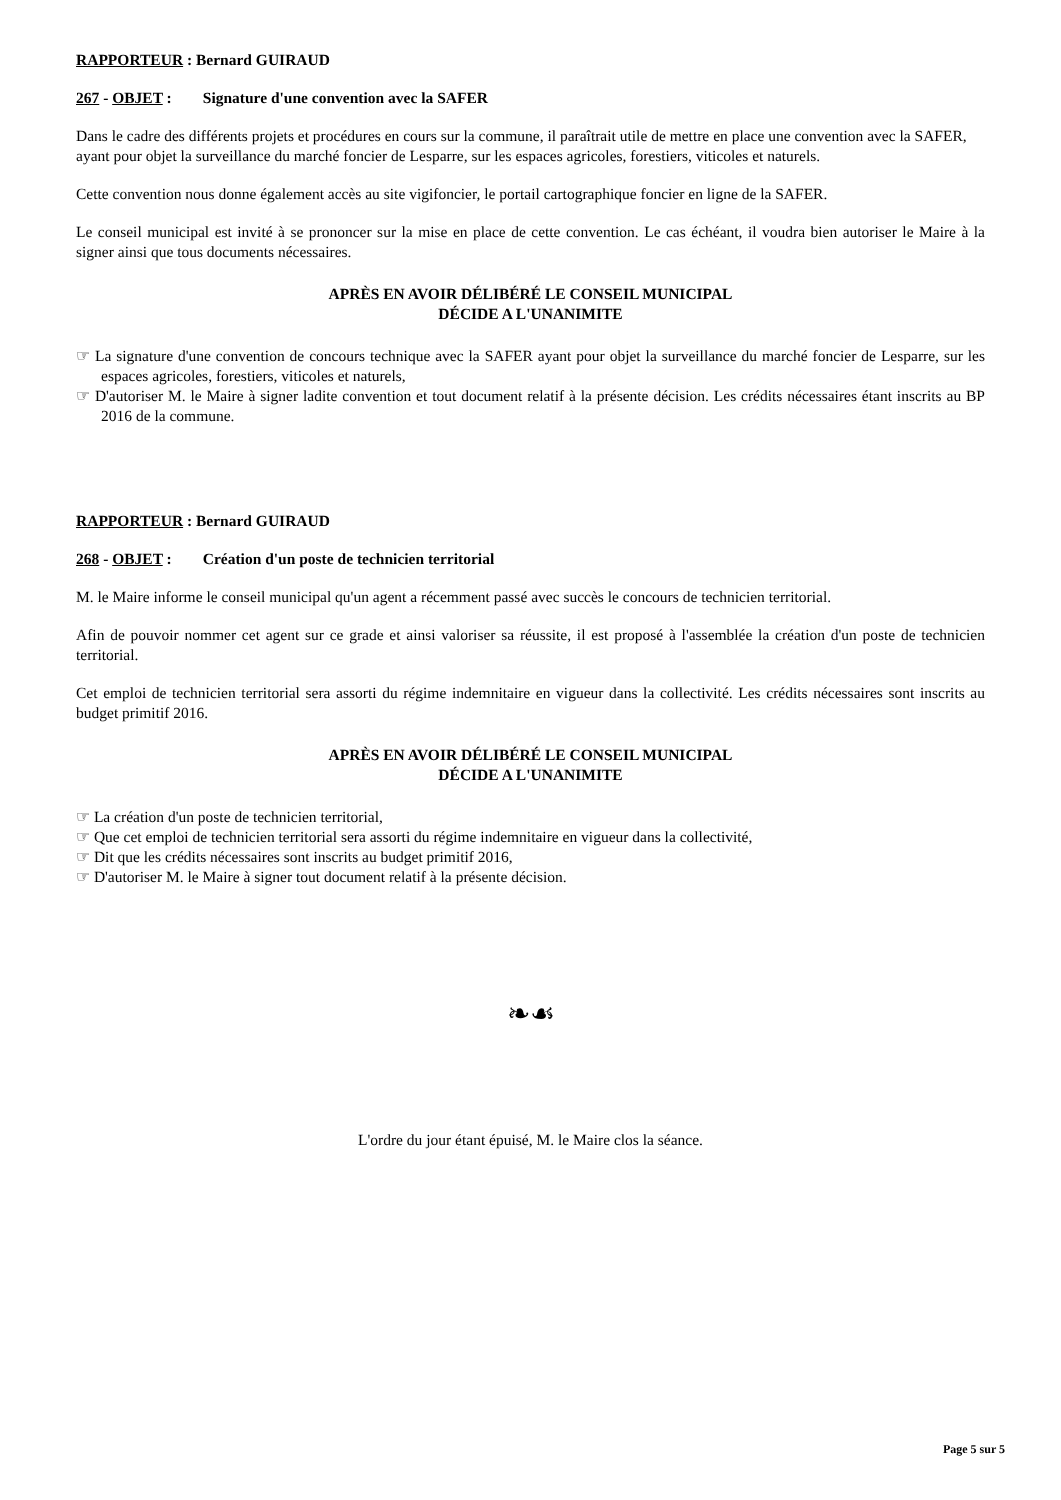RAPPORTEUR : Bernard GUIRAUD
267 - OBJET : Signature d'une convention avec la SAFER
Dans le cadre des différents projets et procédures en cours sur la commune, il paraîtrait utile de mettre en place une convention avec la SAFER, ayant pour objet la surveillance du marché foncier de Lesparre, sur les espaces agricoles, forestiers, viticoles et naturels.
Cette convention nous donne également accès au site vigifoncier, le portail cartographique foncier en ligne de la SAFER.
Le conseil municipal est invité à se prononcer sur la mise en place de cette convention. Le cas échéant, il voudra bien autoriser le Maire à la signer ainsi que tous documents nécessaires.
APRÈS EN AVOIR DÉLIBÉRÉ LE CONSEIL MUNICIPAL
DÉCIDE A L'UNANIMITE
☞ La signature d'une convention de concours technique avec la SAFER ayant pour objet la surveillance du marché foncier de Lesparre, sur les espaces agricoles, forestiers, viticoles et naturels,
☞ D'autoriser M. le Maire à signer ladite convention et tout document relatif à la présente décision. Les crédits nécessaires étant inscrits au BP 2016 de la commune.
RAPPORTEUR : Bernard GUIRAUD
268 - OBJET : Création d'un poste de technicien territorial
M. le Maire informe le conseil municipal qu'un agent a récemment passé avec succès le concours de technicien territorial.
Afin de pouvoir nommer cet agent sur ce grade et ainsi valoriser sa réussite, il est proposé à l'assemblée la création d'un poste de technicien territorial.
Cet emploi de technicien territorial sera assorti du régime indemnitaire en vigueur dans la collectivité. Les crédits nécessaires sont inscrits au budget primitif 2016.
APRÈS EN AVOIR DÉLIBÉRÉ LE CONSEIL MUNICIPAL
DÉCIDE A L'UNANIMITE
☞ La création d'un poste de technicien territorial,
☞ Que cet emploi de technicien territorial sera assorti du régime indemnitaire en vigueur dans la collectivité,
☞ Dit que les crédits nécessaires sont inscrits au budget primitif 2016,
☞ D'autoriser M. le Maire à signer tout document relatif à la présente décision.
❧☙
L'ordre du jour étant épuisé, M. le Maire clos la séance.
Page 5 sur 5